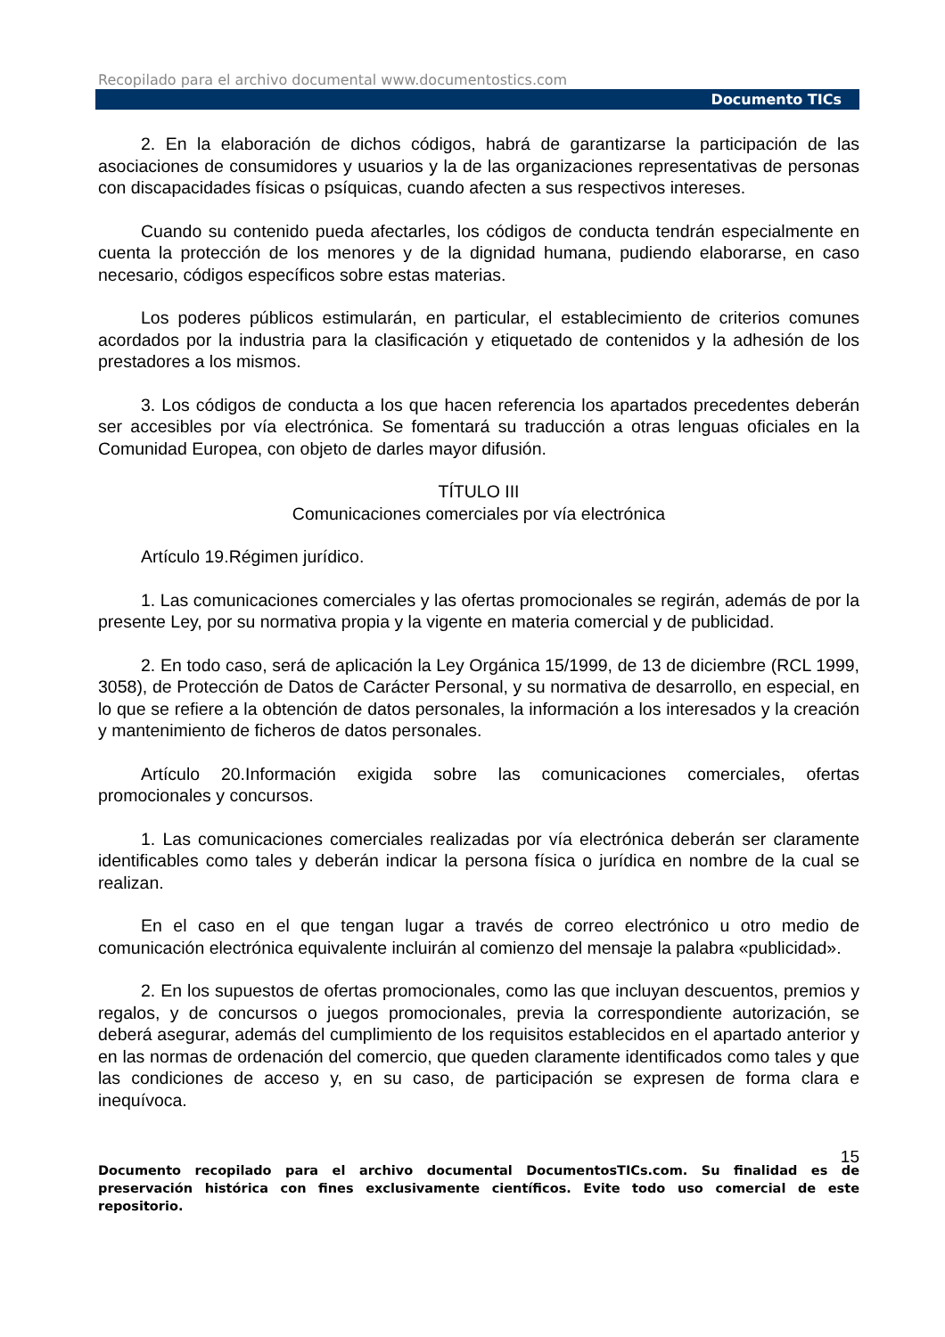Recopilado para el archivo documental www.documentostics.com
Documento TICs
2. En la elaboración de dichos códigos, habrá de garantizarse la participación de las asociaciones de consumidores y usuarios y la de las organizaciones representativas de personas con discapacidades físicas o psíquicas, cuando afecten a sus respectivos intereses.
Cuando su contenido pueda afectarles, los códigos de conducta tendrán especialmente en cuenta la protección de los menores y de la dignidad humana, pudiendo elaborarse, en caso necesario, códigos específicos sobre estas materias.
Los poderes públicos estimularán, en particular, el establecimiento de criterios comunes acordados por la industria para la clasificación y etiquetado de contenidos y la adhesión de los prestadores a los mismos.
3. Los códigos de conducta a los que hacen referencia los apartados precedentes deberán ser accesibles por vía electrónica. Se fomentará su traducción a otras lenguas oficiales en la Comunidad Europea, con objeto de darles mayor difusión.
TÍTULO III
Comunicaciones comerciales por vía electrónica
Artículo 19.Régimen jurídico.
1. Las comunicaciones comerciales y las ofertas promocionales se regirán, además de por la presente Ley, por su normativa propia y la vigente en materia comercial y de publicidad.
2. En todo caso, será de aplicación la Ley Orgánica 15/1999, de 13 de diciembre (RCL 1999, 3058), de Protección de Datos de Carácter Personal, y su normativa de desarrollo, en especial, en lo que se refiere a la obtención de datos personales, la información a los interesados y la creación y mantenimiento de ficheros de datos personales.
Artículo 20.Información exigida sobre las comunicaciones comerciales, ofertas promocionales y concursos.
1. Las comunicaciones comerciales realizadas por vía electrónica deberán ser claramente identificables como tales y deberán indicar la persona física o jurídica en nombre de la cual se realizan.
En el caso en el que tengan lugar a través de correo electrónico u otro medio de comunicación electrónica equivalente incluirán al comienzo del mensaje la palabra «publicidad».
2. En los supuestos de ofertas promocionales, como las que incluyan descuentos, premios y regalos, y de concursos o juegos promocionales, previa la correspondiente autorización, se deberá asegurar, además del cumplimiento de los requisitos establecidos en el apartado anterior y en las normas de ordenación del comercio, que queden claramente identificados como tales y que las condiciones de acceso y, en su caso, de participación se expresen de forma clara e inequívoca.
15
Documento recopilado para el archivo documental DocumentosTICs.com. Su finalidad es de preservación histórica con fines exclusivamente científicos. Evite todo uso comercial de este repositorio.